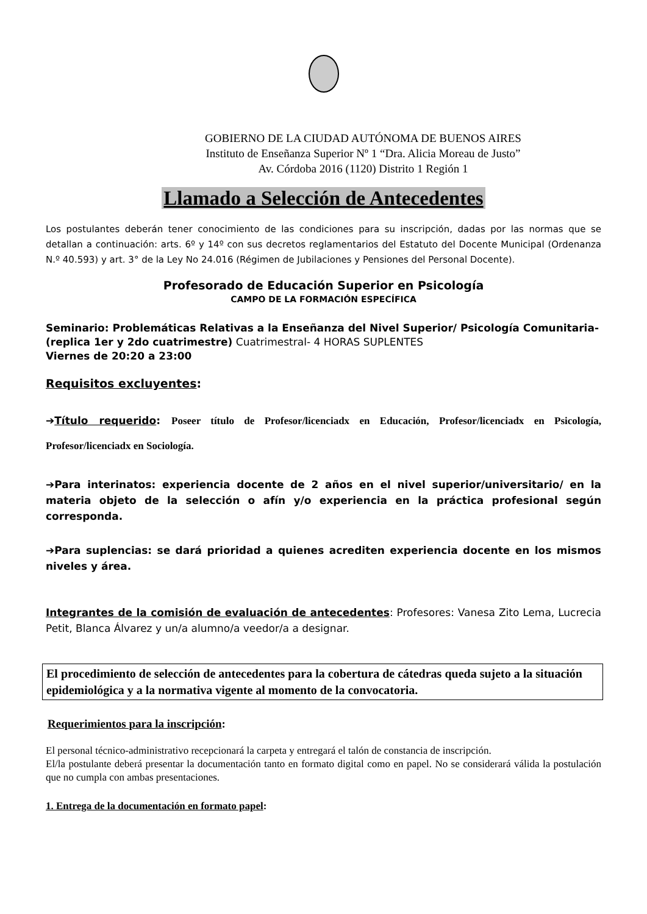GOBIERNO DE LA CIUDAD AUTÓNOMA DE BUENOS AIRES
Instituto de Enseñanza Superior Nº 1 “Dra. Alicia Moreau de Justo”
Av. Córdoba 2016 (1120) Distrito 1 Región 1
Llamado a Selección de Antecedentes
Los postulantes deberán tener conocimiento de las condiciones para su inscripción, dadas por las normas que se detallan a continuación: arts. 6º y 14º con sus decretos reglamentarios del Estatuto del Docente Municipal (Ordenanza N.º 40.593) y art. 3° de la Ley No 24.016 (Régimen de Jubilaciones y Pensiones del Personal Docente).
Profesorado de Educación Superior en Psicología
CAMPO DE LA FORMACIÓN ESPECÍFICA
Seminario: Problemáticas Relativas a la Enseñanza del Nivel Superior/ Psicología Comunitaria-(replica 1er y 2do cuatrimestre) Cuatrimestral- 4 HORAS SUPLENTES
Viernes de 20:20 a 23:00
Requisitos excluyentes:
➔Título requerido: Poseer título de Profesor/licenciadx en Educación, Profesor/licenciadx en Psicología, Profesor/licenciadx en Sociología.
➔Para interinatos: experiencia docente de 2 años en el nivel superior/universitario/ en la materia objeto de la selección o afín y/o experiencia en la práctica profesional según corresponda.
➔Para suplencias: se dará prioridad a quienes acrediten experiencia docente en los mismos niveles y área.
Integrantes de la comisión de evaluación de antecedentes: Profesores: Vanesa Zito Lema, Lucrecia Petit, Blanca Álvarez y un/a alumno/a veedor/a a designar.
El procedimiento de selección de antecedentes para la cobertura de cátedras queda sujeto a la situación epidemiológica y a la normativa vigente al momento de la convocatoria.
Requerimientos para la inscripción:
El personal técnico-administrativo recepcionará la carpeta y entregará el talón de constancia de inscripción.
El/la postulante deberá presentar la documentación tanto en formato digital como en papel. No se considerará válida la postulación que no cumpla con ambas presentaciones.
1. Entrega de la documentación en formato papel: